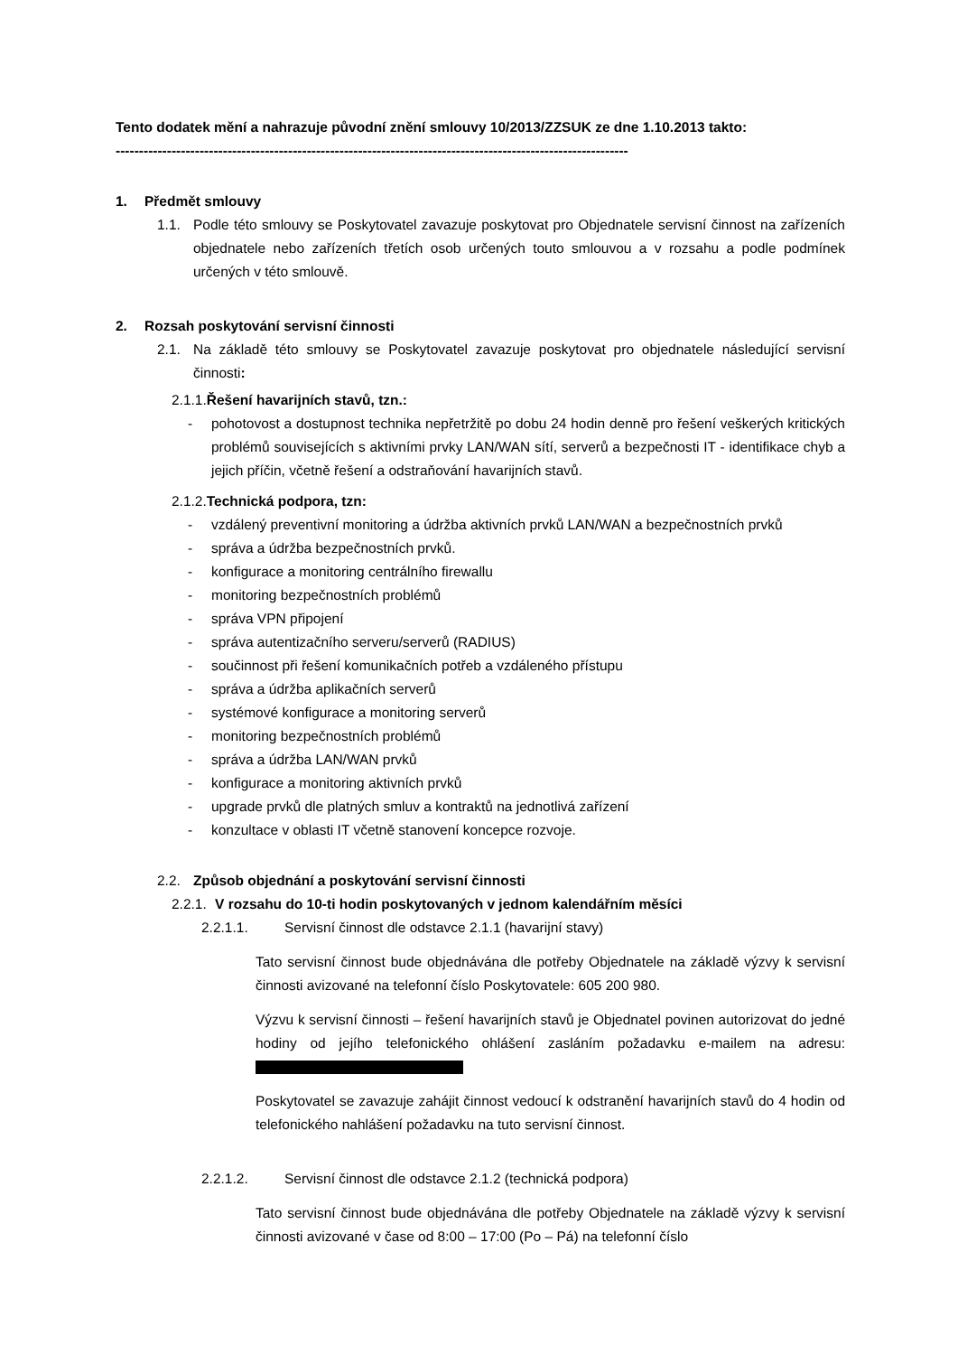Tento dodatek mění a nahrazuje původní znění smlouvy 10/2013/ZZSUK ze dne 1.10.2013 takto:
--------------------------------------------------------------------------------------------------------------
1. Předmět smlouvy
1.1. Podle této smlouvy se Poskytovatel zavazuje poskytovat pro Objednatele servisní činnost na zařízeních objednatele nebo zařízeních třetích osob určených touto smlouvou a v rozsahu a podle podmínek určených v této smlouvě.
2. Rozsah poskytování servisní činnosti
2.1. Na základě této smlouvy se Poskytovatel zavazuje poskytovat pro objednatele následující servisní činnosti:
2.1.1. Řešení havarijních stavů, tzn.:
- pohotovost a dostupnost technika nepřetržitě po dobu 24 hodin denně pro řešení veškerých kritických problémů souvisejících s aktivními prvky LAN/WAN sítí, serverů a bezpečnosti IT - identifikace chyb a jejich příčin, včetně řešení a odstraňování havarijních stavů.
2.1.2. Technická podpora, tzn:
- vzdálený preventivní monitoring a údržba aktivních prvků LAN/WAN a bezpečnostních prvků
- správa a údržba bezpečnostních prvků.
- konfigurace a monitoring centrálního firewallu
- monitoring bezpečnostních problémů
- správa VPN připojení
- správa autentizačního serveru/serverů (RADIUS)
- součinnost při řešení komunikačních potřeb a vzdáleného přístupu
- správa a údržba aplikačních serverů
- systémové konfigurace a monitoring serverů
- monitoring bezpečnostních problémů
- správa a údržba LAN/WAN prvků
- konfigurace a monitoring aktivních prvků
- upgrade prvků dle platných smluv a kontraktů na jednotlivá zařízení
- konzultace v oblasti IT včetně stanovení koncepce rozvoje.
2.2. Způsob objednání a poskytování servisní činnosti
2.2.1. V rozsahu do 10-ti hodin poskytovaných v jednom kalendářním měsíci
2.2.1.1. Servisní činnost dle odstavce 2.1.1 (havarijní stavy)
Tato servisní činnost bude objednávána dle potřeby Objednatele na základě výzvy k servisní činnosti avizované na telefonní číslo Poskytovatele: 605 200 980.
Výzvu k servisní činnosti – řešení havarijních stavů je Objednatel povinen autorizovat do jedné hodiny od jejího telefonického ohlášení zasláním požadavku e-mailem na adresu:
Poskytovatel se zavazuje zahájit činnost vedoucí k odstranění havarijních stavů do 4 hodin od telefonického nahlášení požadavku na tuto servisní činnost.
2.2.1.2. Servisní činnost dle odstavce 2.1.2 (technická podpora)
Tato servisní činnost bude objednávána dle potřeby Objednatele na základě výzvy k servisní činnosti avizované v čase od 8:00 – 17:00 (Po – Pá) na telefonní číslo